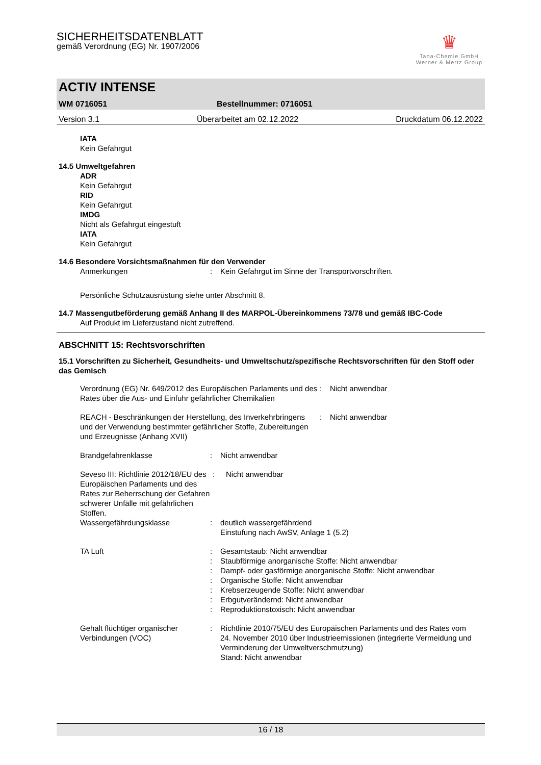SICHERHEITSDATENBLATT
gemäß Verordnung (EG) Nr. 1907/2006
♛
Tana-Chemie GmbH
Werner & Mertz Group
ACTIV INTENSE
WM 0716051 Bestellnummer: 0716051
Version 3.1 Überarbeitet am 02.12.2022 Druckdatum 06.12.2022
IATA
Kein Gefahrgut
14.5 Umweltgefahren
ADR
Kein Gefahrgut
RID
Kein Gefahrgut
IMDG
Nicht als Gefahrgut eingestuft
IATA
Kein Gefahrgut
14.6 Besondere Vorsichtsmaßnahmen für den Verwender
Anmerkungen: Kein Gefahrgut im Sinne der Transportvorschriften.
Persönliche Schutzausrüstung siehe unter Abschnitt 8.
14.7 Massengutbeförderung gemäß Anhang II des MARPOL-Übereinkommens 73/78 und gemäß IBC-Code
Auf Produkt im Lieferzustand nicht zutreffend.
ABSCHNITT 15: Rechtsvorschriften
15.1 Vorschriften zu Sicherheit, Gesundheits- und Umweltschutz/spezifische Rechtsvorschriften für den Stoff oder das Gemisch
Verordnung (EG) Nr. 649/2012 des Europäischen Parlaments und des Rates über die Aus- und Einfuhr gefährlicher Chemikalien: Nicht anwendbar
REACH - Beschränkungen der Herstellung, des Inverkehrbringens und der Verwendung bestimmter gefährlicher Stoffe, Zubereitungen und Erzeugnisse (Anhang XVII): Nicht anwendbar
Brandgefahrenklasse: Nicht anwendbar
Seveso III: Richtlinie 2012/18/EU des Europäischen Parlaments und des Rates zur Beherrschung der Gefahren schwerer Unfälle mit gefährlichen Stoffen.: Nicht anwendbar
Wassergefährdungsklasse: deutlich wassergefährdend
Einstufung nach AwSV, Anlage 1 (5.2)
TA Luft:
:
:
:
:
:
: Gesamtstaub: Nicht anwendbar
Staubförmige anorganische Stoffe: Nicht anwendbar
Dampf- oder gasförmige anorganische Stoffe: Nicht anwendbar
Organische Stoffe: Nicht anwendbar
Krebserzeugende Stoffe: Nicht anwendbar
Erbgutverändernd: Nicht anwendbar
Reproduktionstoxisch: Nicht anwendbar
Gehalt flüchtiger organischer Verbindungen (VOC): Richtlinie 2010/75/EU des Europäischen Parlaments und des Rates vom 24. November 2010 über Industrieemissionen (integrierte Vermeidung und Verminderung der Umweltverschmutzung)
Stand: Nicht anwendbar
16 / 18